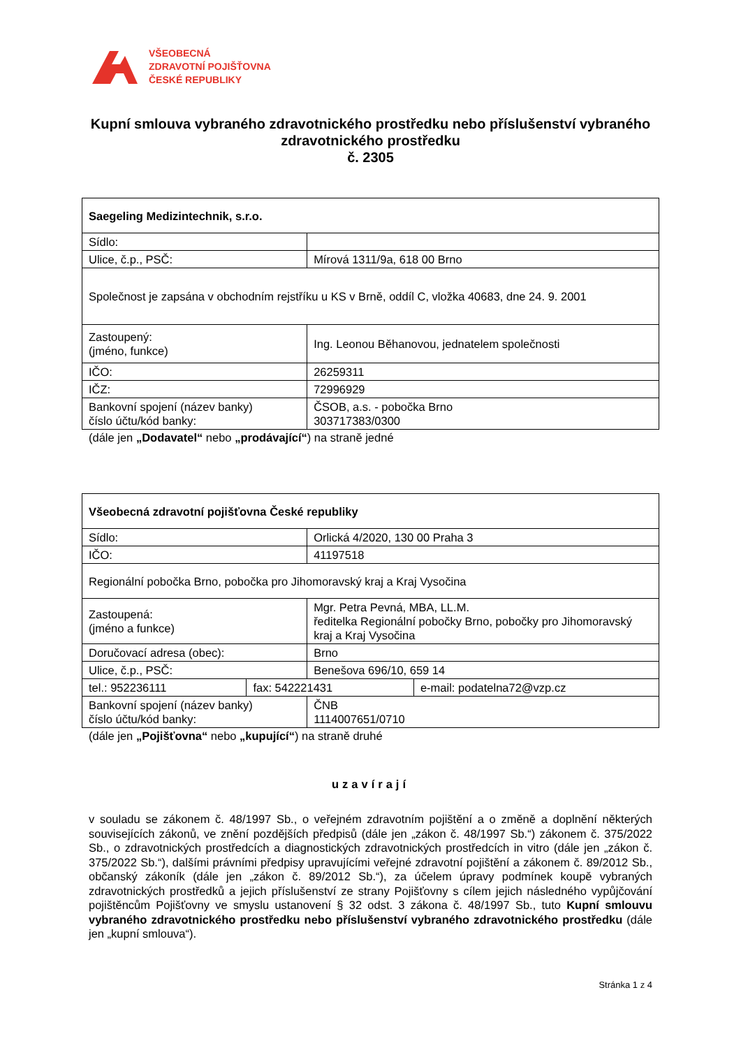VŠEOBECNÁ
ZDRAVOTNÍ POJIŠŤOVNA
ČESKÉ REPUBLIKY
Kupní smlouva vybraného zdravotnického prostředku nebo příslušenství vybraného zdravotnického prostředku
č. 2305
| Saegeling Medizintechnik, s.r.o. | |
| Sídlo: | |
| Ulice, č.p., PSČ: | Mírová 1311/9a, 618 00 Brno |
| Společnost je zapsána v obchodním rejstříku u KS v Brně, oddíl C, vložka 40683, dne 24. 9. 2001 | |
| Zastoupený: (jméno, funkce) | Ing. Leonou Běhanovou, jednatelem společnosti |
| IČO: | 26259311 |
| IČZ: | 72996929 |
| Bankovní spojení (název banky) číslo účtu/kód banky: | ČSOB, a.s. - pobočka Brno 303717383/0300 |
(dále jen „Dodavatel“ nebo „prodávající“) na straně jedné
| Všeobecná zdravotní pojišťovna České republiky | |
| Sídlo: | Orlická 4/2020, 130 00 Praha 3 |
| IČO: | 41197518 |
| Regionální pobočka Brno, pobočka pro Jihomoravský kraj a Kraj Vysočina | |
| Zastoupená: (jméno a funkce) | Mgr. Petra Pevná, MBA, LL.M. ředitelka Regionální pobočky Brno, pobočky pro Jihomoravský kraj a Kraj Vysočina |
| Doručovací adresa (obec): | Brno |
| Ulice, č.p., PSČ: | Benešova 696/10, 659 14 |
| tel.: 952236111 | fax: 542221431 | e-mail: podatelna72@vzp.cz |
| Bankovní spojení (název banky) číslo účtu/kód banky: | ČNB 1114007651/0710 |
(dále jen „Pojišťovna“ nebo „kupující“) na straně druhé
uzavírají
v souladu se zákonem č. 48/1997 Sb., o veřejném zdravotním pojištění a o změně a doplnění některých souvisejících zákonů, ve znění pozdějších předpisů (dále jen „zákon č. 48/1997 Sb.“) zákonem č. 375/2022 Sb., o zdravotnických prostředcích a diagnostických zdravotnických prostředcích in vitro (dále jen „zákon č. 375/2022 Sb.“), dalšími právními předpisy upravujícími veřejné zdravotní pojištění a zákonem č. 89/2012 Sb., občanský zákoník (dále jen „zákon č. 89/2012 Sb.“), za účelem úpravy podmínek koupě vybraných zdravotnických prostředků a jejich příslušenství ze strany Pojišťovny s cílem jejich následného vypůjčování pojištěncům Pojišťovny ve smyslu ustanovení § 32 odst. 3 zákona č. 48/1997 Sb., tuto Kupní smlouvu vybraného zdravotnického prostředku nebo příslušenství vybraného zdravotnického prostředku (dále jen „kupní smlouva“).
Stránka 1 z 4